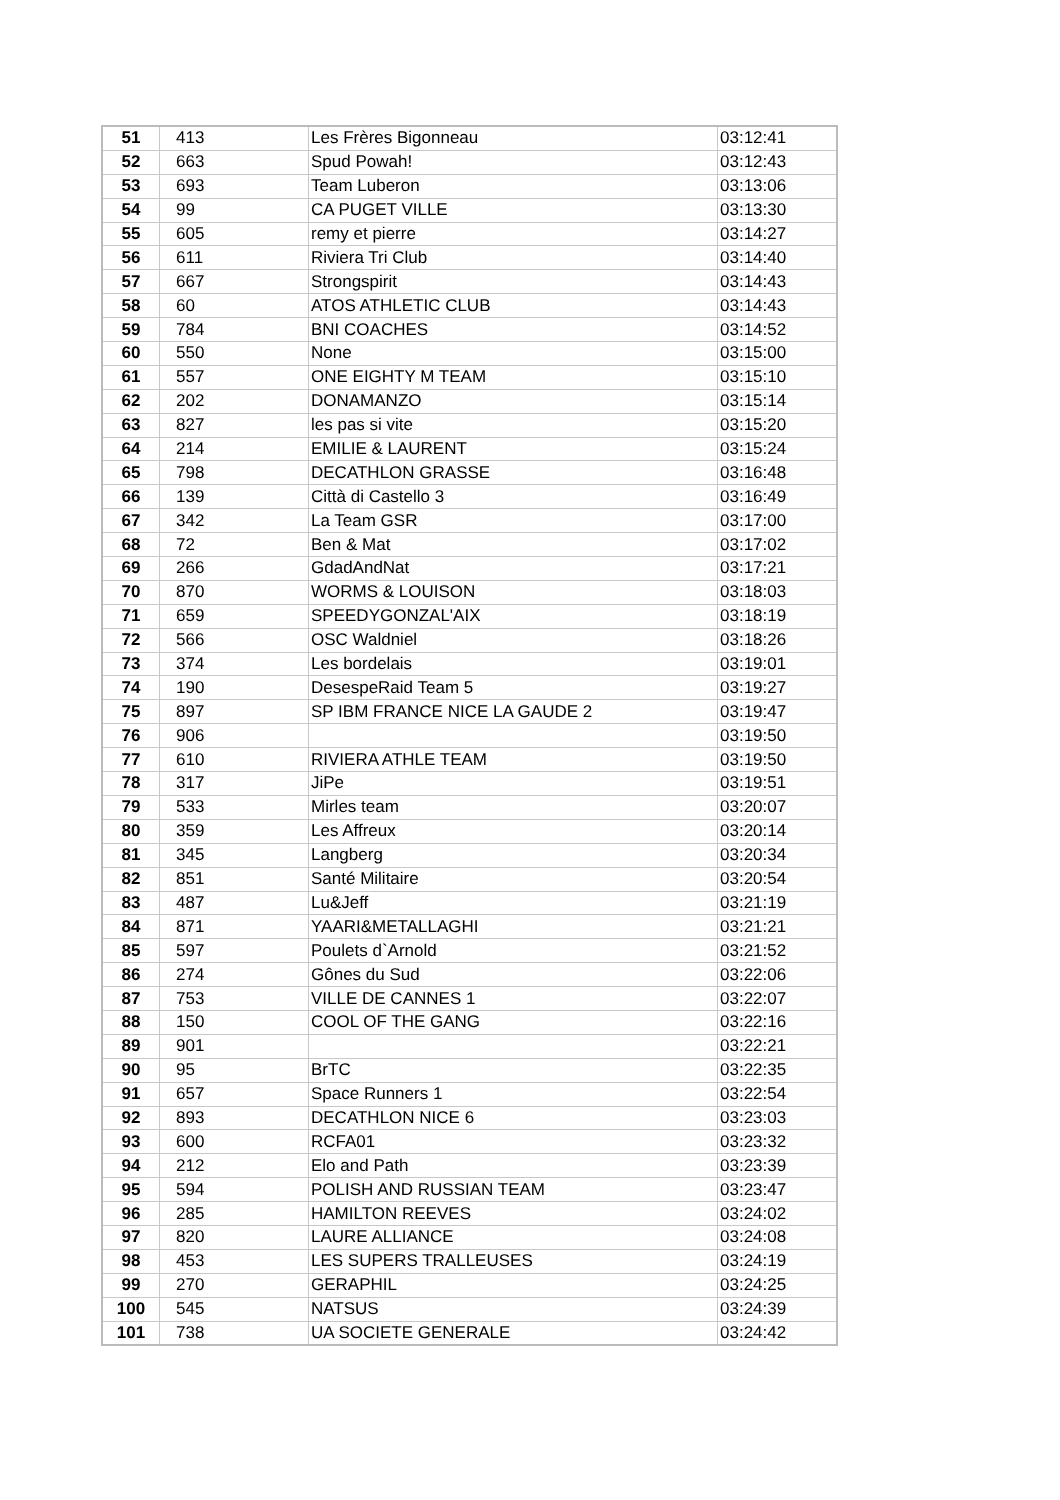| 51 | 413 | Les Frères Bigonneau | 03:12:41 |
| 52 | 663 | Spud Powah! | 03:12:43 |
| 53 | 693 | Team Luberon | 03:13:06 |
| 54 | 99 | CA PUGET VILLE | 03:13:30 |
| 55 | 605 | remy et pierre | 03:14:27 |
| 56 | 611 | Riviera Tri Club | 03:14:40 |
| 57 | 667 | Strongspirit | 03:14:43 |
| 58 | 60 | ATOS ATHLETIC CLUB | 03:14:43 |
| 59 | 784 | BNI COACHES | 03:14:52 |
| 60 | 550 | None | 03:15:00 |
| 61 | 557 | ONE EIGHTY M TEAM | 03:15:10 |
| 62 | 202 | DONAMANZO | 03:15:14 |
| 63 | 827 | les pas si vite | 03:15:20 |
| 64 | 214 | EMILIE & LAURENT | 03:15:24 |
| 65 | 798 | DECATHLON GRASSE | 03:16:48 |
| 66 | 139 | Città di Castello 3 | 03:16:49 |
| 67 | 342 | La Team GSR | 03:17:00 |
| 68 | 72 | Ben & Mat | 03:17:02 |
| 69 | 266 | GdadAndNat | 03:17:21 |
| 70 | 870 | WORMS & LOUISON | 03:18:03 |
| 71 | 659 | SPEEDYGONZAL'AIX | 03:18:19 |
| 72 | 566 | OSC Waldniel | 03:18:26 |
| 73 | 374 | Les bordelais | 03:19:01 |
| 74 | 190 | DesespeRaid Team 5 | 03:19:27 |
| 75 | 897 | SP IBM FRANCE NICE LA GAUDE 2 | 03:19:47 |
| 76 | 906 | | 03:19:50 |
| 77 | 610 | RIVIERA ATHLE TEAM | 03:19:50 |
| 78 | 317 | JiPe | 03:19:51 |
| 79 | 533 | Mirles team | 03:20:07 |
| 80 | 359 | Les Affreux | 03:20:14 |
| 81 | 345 | Langberg | 03:20:34 |
| 82 | 851 | Santé Militaire | 03:20:54 |
| 83 | 487 | Lu&Jeff | 03:21:19 |
| 84 | 871 | YAARI&METALLAGHI | 03:21:21 |
| 85 | 597 | Poulets d`Arnold | 03:21:52 |
| 86 | 274 | Gônes du Sud | 03:22:06 |
| 87 | 753 | VILLE DE CANNES 1 | 03:22:07 |
| 88 | 150 | COOL OF THE GANG | 03:22:16 |
| 89 | 901 | | 03:22:21 |
| 90 | 95 | BrTC | 03:22:35 |
| 91 | 657 | Space Runners 1 | 03:22:54 |
| 92 | 893 | DECATHLON NICE 6 | 03:23:03 |
| 93 | 600 | RCFA01 | 03:23:32 |
| 94 | 212 | Elo and Path | 03:23:39 |
| 95 | 594 | POLISH AND RUSSIAN TEAM | 03:23:47 |
| 96 | 285 | HAMILTON REEVES | 03:24:02 |
| 97 | 820 | LAURE ALLIANCE | 03:24:08 |
| 98 | 453 | LES SUPERS TRALLEUSES | 03:24:19 |
| 99 | 270 | GERAPHIL | 03:24:25 |
| 100 | 545 | NATSUS | 03:24:39 |
| 101 | 738 | UA SOCIETE GENERALE | 03:24:42 |